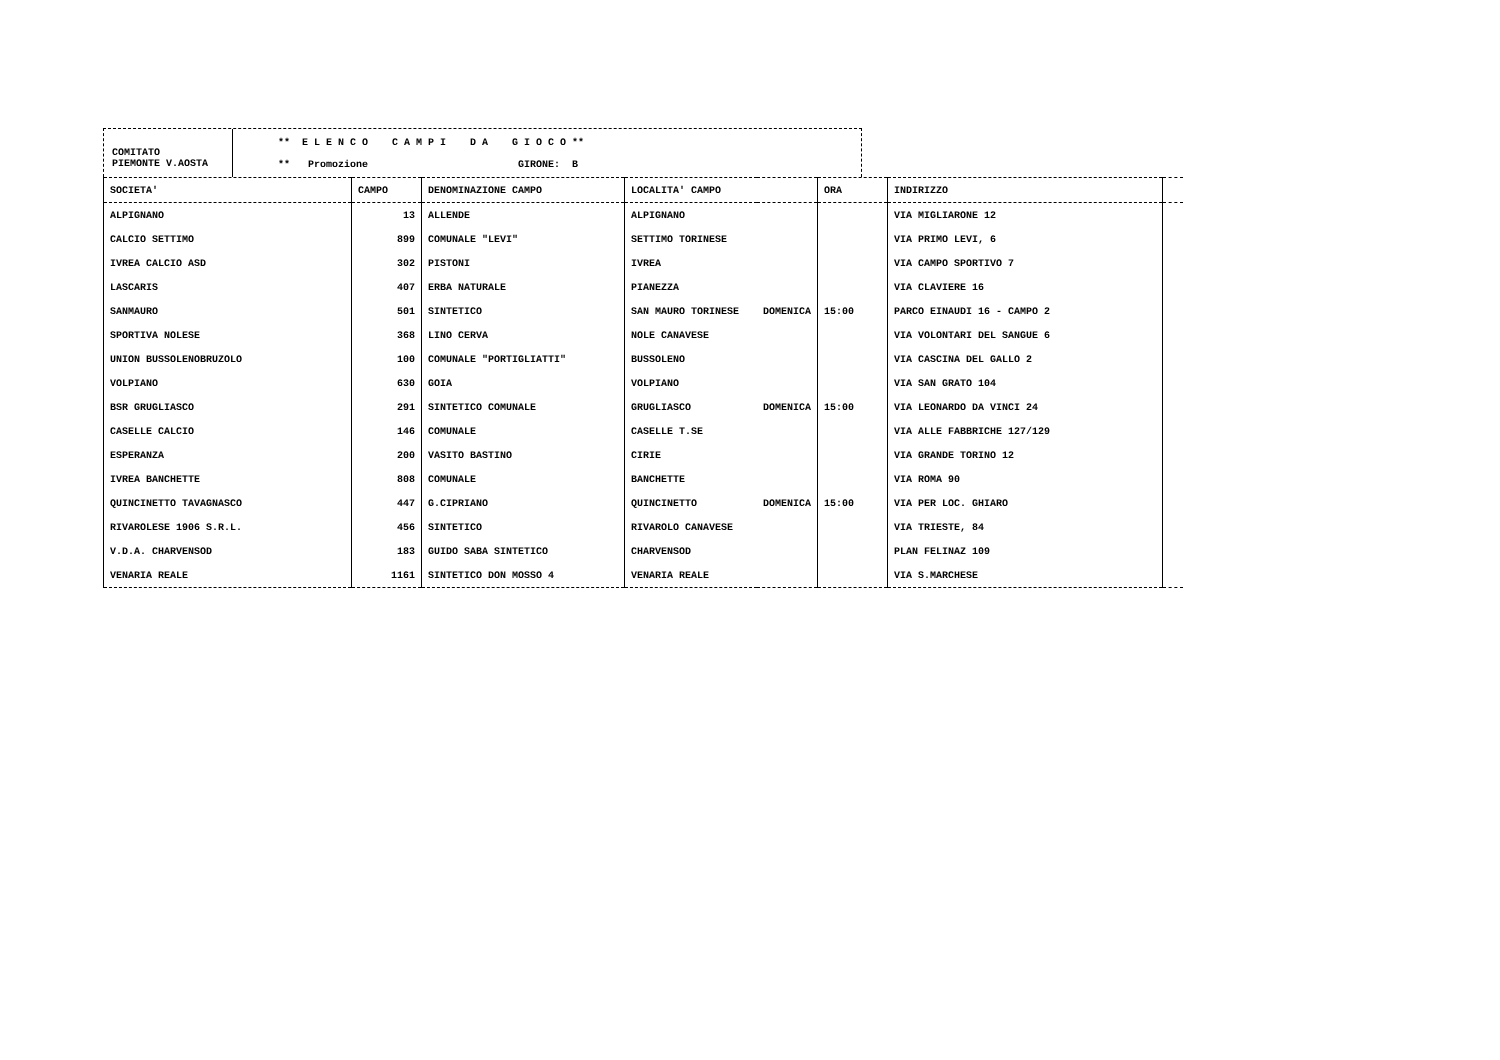COMITATO
PIEMONTE V.AOSTA
** E L E N C O C A M P I D A G I O C O **
** Promozione GIRONE: B
| SOCIETA' | CAMPO | DENOMINAZIONE CAMPO | LOCALITA' CAMPO | | ORA | INDIRIZZO | |
| --- | --- | --- | --- | --- | --- | --- | --- |
| ALPIGNANO | 13 | ALLENDE | ALPIGNANO | | | VIA MIGLIARONE 12 | |
| CALCIO SETTIMO | 899 | COMUNALE "LEVI" | SETTIMO TORINESE | | | VIA PRIMO LEVI, 6 | |
| IVREA CALCIO ASD | 302 | PISTONI | IVREA | | | VIA CAMPO SPORTIVO 7 | |
| LASCARIS | 407 | ERBA NATURALE | PIANEZZA | | | VIA CLAVIERE 16 | |
| SANMAURO | 501 | SINTETICO | SAN MAURO TORINESE | DOMENICA | 15:00 | PARCO EINAUDI 16 - CAMPO 2 | |
| SPORTIVA NOLESE | 368 | LINO CERVA | NOLE CANAVESE | | | VIA VOLONTARI DEL SANGUE 6 | |
| UNION BUSSOLENOBRUZOLO | 100 | COMUNALE "PORTIGLIATTI" | BUSSOLENO | | | VIA CASCINA DEL GALLO 2 | |
| VOLPIANO | 630 | GOIA | VOLPIANO | | | VIA SAN GRATO 104 | |
| BSR GRUGLIASCO | 291 | SINTETICO COMUNALE | GRUGLIASCO | DOMENICA | 15:00 | VIA LEONARDO DA VINCI 24 | |
| CASELLE CALCIO | 146 | COMUNALE | CASELLE T.SE | | | VIA ALLE FABBRICHE 127/129 | |
| ESPERANZA | 200 | VASITO BASTINO | CIRIE | | | VIA GRANDE TORINO 12 | |
| IVREA BANCHETTE | 808 | COMUNALE | BANCHETTE | | | VIA ROMA 90 | |
| QUINCINETTO TAVAGNASCO | 447 | G.CIPRIANO | QUINCINETTO | DOMENICA | 15:00 | VIA PER LOC. GHIARO | |
| RIVAROLESE 1906 S.R.L. | 456 | SINTETICO | RIVAROLO CANAVESE | | | VIA TRIESTE, 84 | |
| V.D.A. CHARVENSOD | 183 | GUIDO SABA SINTETICO | CHARVENSOD | | | PLAN FELINAZ 109 | |
| VENARIA REALE | 1161 | SINTETICO DON MOSSO 4 | VENARIA REALE | | | VIA S.MARCHESE | |